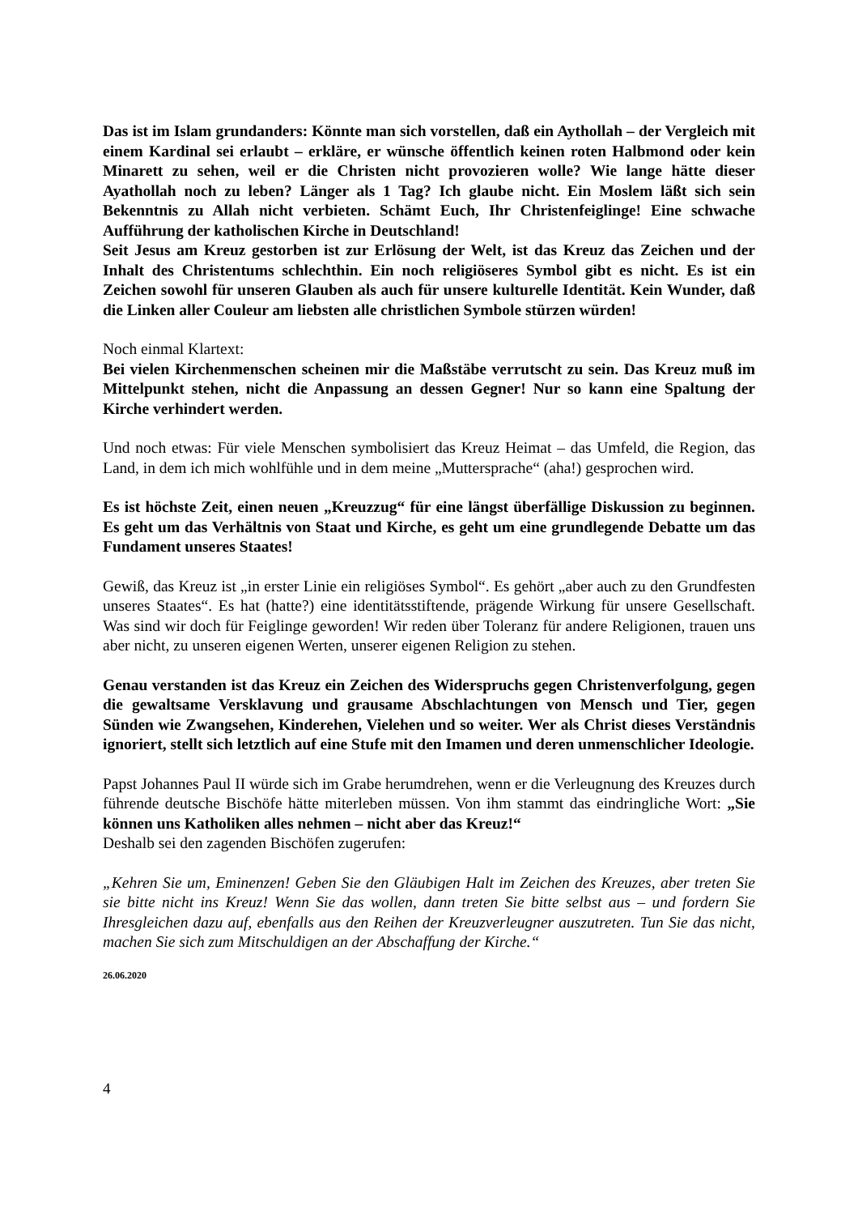Das ist im Islam grundanders: Könnte man sich vorstellen, daß ein Aythollah – der Vergleich mit einem Kardinal sei erlaubt – erkläre, er wünsche öffentlich keinen roten Halbmond oder kein Minarett zu sehen, weil er die Christen nicht provozieren wolle? Wie lange hätte dieser Ayathollah noch zu leben? Länger als 1 Tag? Ich glaube nicht. Ein Moslem läßt sich sein Bekenntnis zu Allah nicht verbieten. Schämt Euch, Ihr Christenfeiglinge! Eine schwache Aufführung der katholischen Kirche in Deutschland!
Seit Jesus am Kreuz gestorben ist zur Erlösung der Welt, ist das Kreuz das Zeichen und der Inhalt des Christentums schlechthin. Ein noch religiöseres Symbol gibt es nicht. Es ist ein Zeichen sowohl für unseren Glauben als auch für unsere kulturelle Identität. Kein Wunder, daß die Linken aller Couleur am liebsten alle christlichen Symbole stürzen würden!
Noch einmal Klartext:
Bei vielen Kirchenmenschen scheinen mir die Maßstäbe verrutscht zu sein. Das Kreuz muß im Mittelpunkt stehen, nicht die Anpassung an dessen Gegner! Nur so kann eine Spaltung der Kirche verhindert werden.
Und noch etwas: Für viele Menschen symbolisiert das Kreuz Heimat – das Umfeld, die Region, das Land, in dem ich mich wohlfühle und in dem meine „Muttersprache“ (aha!) gesprochen wird.
Es ist höchste Zeit, einen neuen „Kreuzzug“ für eine längst überfällige Diskussion zu beginnen. Es geht um das Verhältnis von Staat und Kirche, es geht um eine grundlegende Debatte um das Fundament unseres Staates!
Gewiß, das Kreuz ist „in erster Linie ein religiöses Symbol“. Es gehört „aber auch zu den Grundfesten unseres Staates“. Es hat (hatte?) eine identitätsstiftende, prägende Wirkung für unsere Gesellschaft. Was sind wir doch für Feiglinge geworden! Wir reden über Toleranz für andere Religionen, trauen uns aber nicht, zu unseren eigenen Werten, unserer eigenen Religion zu stehen.
Genau verstanden ist das Kreuz ein Zeichen des Widerspruchs gegen Christenverfolgung, gegen die gewaltsame Versklavung und grausame Abschlachtungen von Mensch und Tier, gegen Sünden wie Zwangsehen, Kinderehen, Vielehen und so weiter. Wer als Christ dieses Verständnis ignoriert, stellt sich letztlich auf eine Stufe mit den Imamen und deren unmenschlicher Ideologie.
Papst Johannes Paul II würde sich im Grabe herumdrehen, wenn er die Verleugnung des Kreuzes durch führende deutsche Bischöfe hätte miterleben müssen. Von ihm stammt das eindringliche Wort: „Sie können uns Katholiken alles nehmen – nicht aber das Kreuz!“
Deshalb sei den zagenden Bischöfen zugerufen:
„Kehren Sie um, Eminenzen! Geben Sie den Gläubigen Halt im Zeichen des Kreuzes, aber treten Sie sie bitte nicht ins Kreuz! Wenn Sie das wollen, dann treten Sie bitte selbst aus – und fordern Sie Ihresgleichen dazu auf, ebenfalls aus den Reihen der Kreuzverleugner auszutreten. Tun Sie das nicht, machen Sie sich zum Mitschuldigen an der Abschaffung der Kirche.“
26.06.2020
4